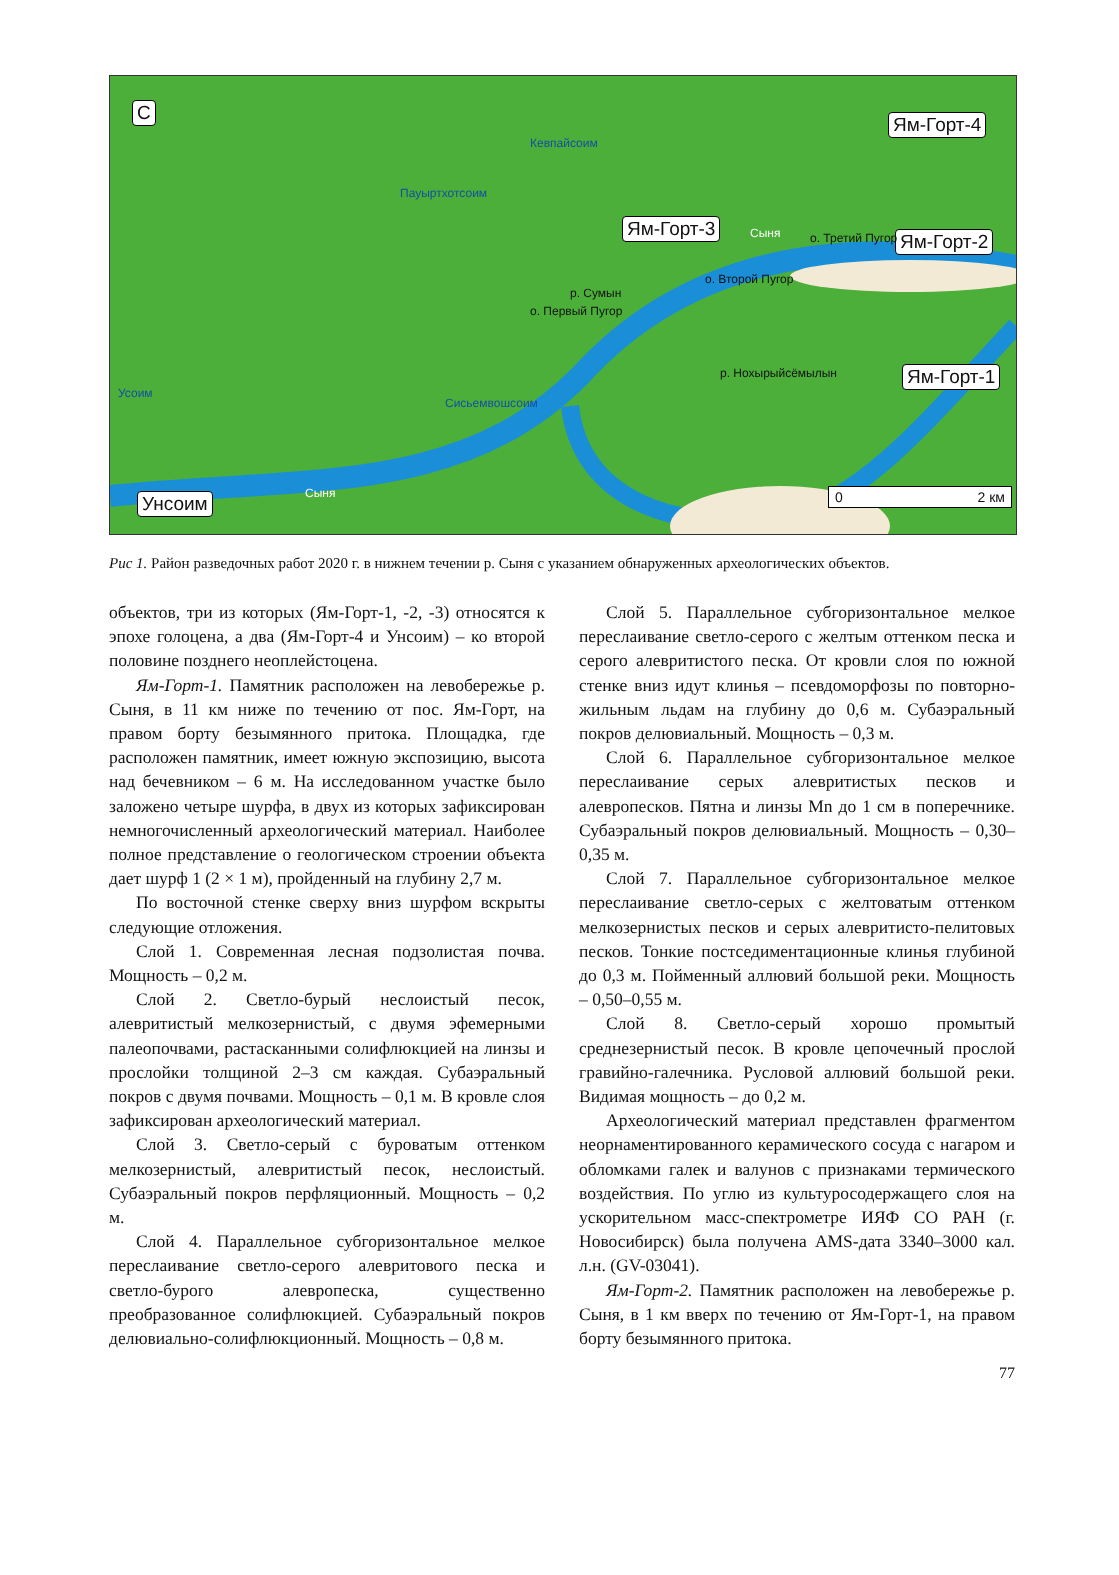С
Ям-Горт-4
Ям-Горт-3
Ям-Горт-2
Ям-Горт-1
Унсоим
о. Первый Пугор
о. Второй Пугор
о. Третий Пугор Сыня
Сыня
Пауыртхотсоим
Кевпайсоим
Сисьемвошсоим
Усоим
р. Сумын
р. Нохырыйсёмылын
0 2 км
Рис 1. Район разведочных работ 2020 г. в нижнем течении р. Сыня с указанием обнаруженных археологических объектов.
объектов, три из которых (Ям-Горт-1, -2, -3) относятся к эпохе голоцена, а два (Ям-Горт-4 и Унсоим) – ко второй половине позднего неоплейстоцена.
Ям-Горт-1. Памятник расположен на левобережье р. Сыня, в 11 км ниже по течению от пос. Ям-Горт, на правом борту безымянного притока. Площадка, где расположен памятник, имеет южную экспозицию, высота над бечевником – 6 м. На исследованном участке было заложено четыре шурфа, в двух из которых зафиксирован немногочисленный археологический материал. Наиболее полное представление о геологическом строении объекта дает шурф 1 (2 × 1 м), пройденный на глубину 2,7 м.
По восточной стенке сверху вниз шурфом вскрыты следующие отложения.
Слой 1. Современная лесная подзолистая почва. Мощность – 0,2 м.
Слой 2. Светло-бурый неслоистый песок, алевритистый мелкозернистый, с двумя эфемерными палеопочвами, растасканными солифлюкцией на линзы и прослойки толщиной 2–3 см каждая. Субаэральный покров с двумя почвами. Мощность – 0,1 м. В кровле слоя зафиксирован археологический материал.
Слой 3. Светло-серый с буроватым оттенком мелкозернистый, алевритистый песок, неслоистый. Субаэральный покров перфляционный. Мощность – 0,2 м.
Слой 4. Параллельное субгоризонтальное мелкое переслаивание светло-серого алевритового песка и светло-бурого алевропеска, существенно преобразованное солифлюкцией. Субаэральный покров делювиально-солифлюкционный. Мощность – 0,8 м.
Слой 5. Параллельное субгоризонтальное мелкое переслаивание светло-серого с желтым оттенком песка и серого алевритистого песка. От кровли слоя по южной стенке вниз идут клинья – псевдоморфозы по повторно-жильным льдам на глубину до 0,6 м. Субаэральный покров делювиальный. Мощность – 0,3 м.
Слой 6. Параллельное субгоризонтальное мелкое переслаивание серых алевритистых песков и алевропесков. Пятна и линзы Mn до 1 см в поперечнике. Субаэральный покров делювиальный. Мощность – 0,30–0,35 м.
Слой 7. Параллельное субгоризонтальное мелкое переслаивание светло-серых с желтоватым оттенком мелкозернистых песков и серых алевритисто-пелитовых песков. Тонкие постседиментационные клинья глубиной до 0,3 м. Пойменный аллювий большой реки. Мощность – 0,50–0,55 м.
Слой 8. Светло-серый хорошо промытый среднезернистый песок. В кровле цепочечный прослой гравийно-галечника. Русловой аллювий большой реки. Видимая мощность – до 0,2 м.
Археологический материал представлен фрагментом неорнаментированного керамического сосуда с нагаром и обломками галек и валунов с признаками термического воздействия. По углю из культуросодержащего слоя на ускорительном масс-спектрометре ИЯФ СО РАН (г. Новосибирск) была получена AMS-дата 3340–3000 кал. л.н. (GV-03041).
Ям-Горт-2. Памятник расположен на левобережье р. Сыня, в 1 км вверх по течению от Ям-Горт-1, на правом борту безымянного притока.
77